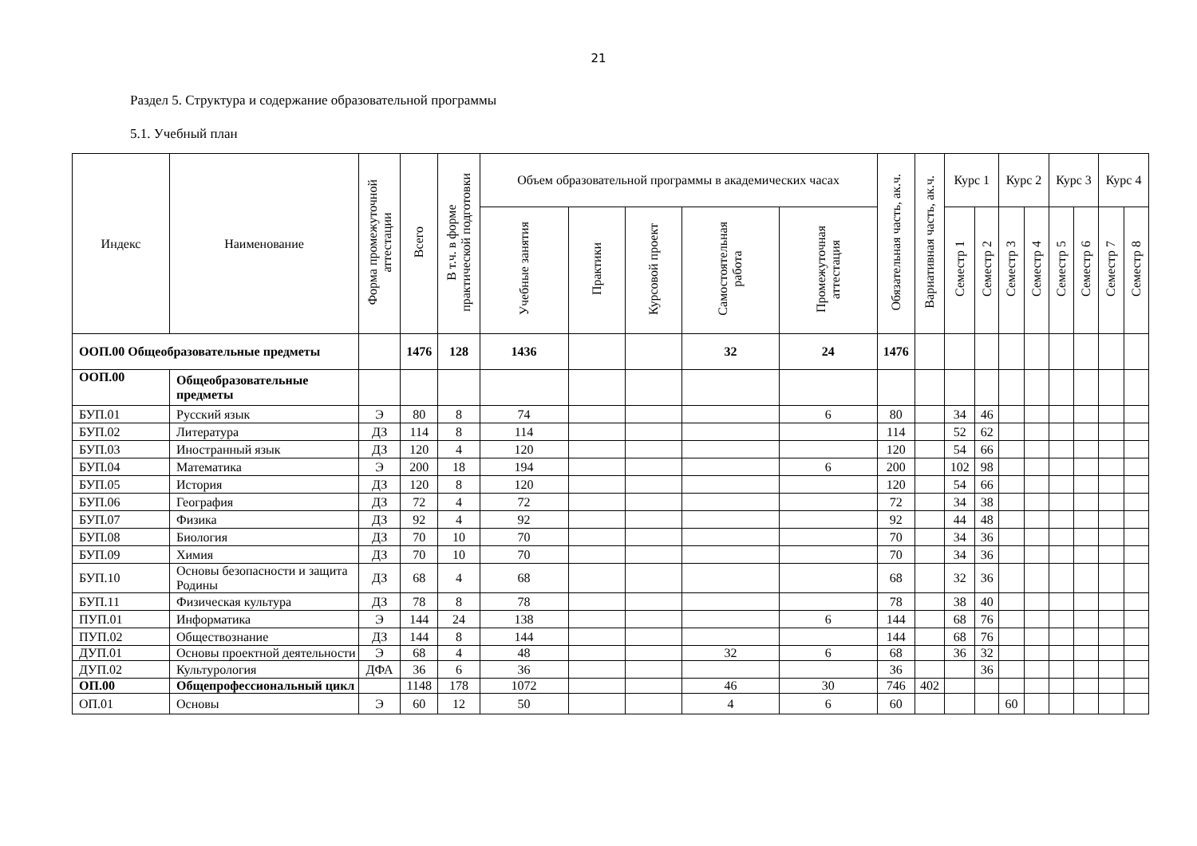21
Раздел 5. Структура и содержание образовательной программы
5.1. Учебный план
| Индекс | Наименование | Форма промежуточной аттестации | Всего | В т.ч. в форме практической подготовки | Объем образовательной программы в академических часах | | | | | Обязательная часть, ак.ч. | Вариативная часть, ак.ч. | Курс 1 | | Курс 2 | | Курс 3 | | Курс 4 | |
| --- | --- | --- | --- | --- | --- | --- | --- | --- | --- | --- | --- | --- | --- | --- | --- | --- | --- | --- | --- |
| | | | | | Учебные занятия | Практики | Курсовой проект | Самостоятельная работа | Промежуточная аттестация | | | Семестр 1 | Семестр 2 | Семестр 3 | Семестр 4 | Семестр 5 | Семестр 6 | Семестр 7 | Семестр 8 |
| ООП.00 Общеобразовательные предметы | | | 1476 | 128 | 1436 | | | 32 | 24 | 1476 | | | | | | | | | |
| ООП.00 | Общеобразовательные предметы | | | | | | | | | | | | | | | | | | |
| БУП.01 | Русский язык | Э | 80 | 8 | 74 | | | | 6 | 80 | | 34 | 46 | | | | | | |
| БУП.02 | Литература | ДЗ | 114 | 8 | 114 | | | | | 114 | | 52 | 62 | | | | | | |
| БУП.03 | Иностранный язык | ДЗ | 120 | 4 | 120 | | | | | 120 | | 54 | 66 | | | | | | |
| БУП.04 | Математика | Э | 200 | 18 | 194 | | | | 6 | 200 | | 102 | 98 | | | | | | |
| БУП.05 | История | ДЗ | 120 | 8 | 120 | | | | | 120 | | 54 | 66 | | | | | | |
| БУП.06 | География | ДЗ | 72 | 4 | 72 | | | | | 72 | | 34 | 38 | | | | | | |
| БУП.07 | Физика | ДЗ | 92 | 4 | 92 | | | | | 92 | | 44 | 48 | | | | | | |
| БУП.08 | Биология | ДЗ | 70 | 10 | 70 | | | | | 70 | | 34 | 36 | | | | | | |
| БУП.09 | Химия | ДЗ | 70 | 10 | 70 | | | | | 70 | | 34 | 36 | | | | | | |
| БУП.10 | Основы безопасности и защита Родины | ДЗ | 68 | 4 | 68 | | | | | 68 | | 32 | 36 | | | | | | |
| БУП.11 | Физическая культура | ДЗ | 78 | 8 | 78 | | | | | 78 | | 38 | 40 | | | | | | |
| ПУП.01 | Информатика | Э | 144 | 24 | 138 | | | | 6 | 144 | | 68 | 76 | | | | | | |
| ПУП.02 | Обществознание | ДЗ | 144 | 8 | 144 | | | | | 144 | | 68 | 76 | | | | | | |
| ДУП.01 | Основы проектной деятельности | Э | 68 | 4 | 48 | | | 32 | 6 | 68 | | 36 | 32 | | | | | | |
| ДУП.02 | Культурология | ДФА | 36 | 6 | 36 | | | | | 36 | | | 36 | | | | | | |
| ОП.00 | Общепрофессиональный цикл | | 1148 | 178 | 1072 | | | 46 | 30 | 746 | 402 | | | | | | | | |
| ОП.01 | Основы | Э | 60 | 12 | 50 | | | 4 | 6 | 60 | | | | 60 | | | | | |